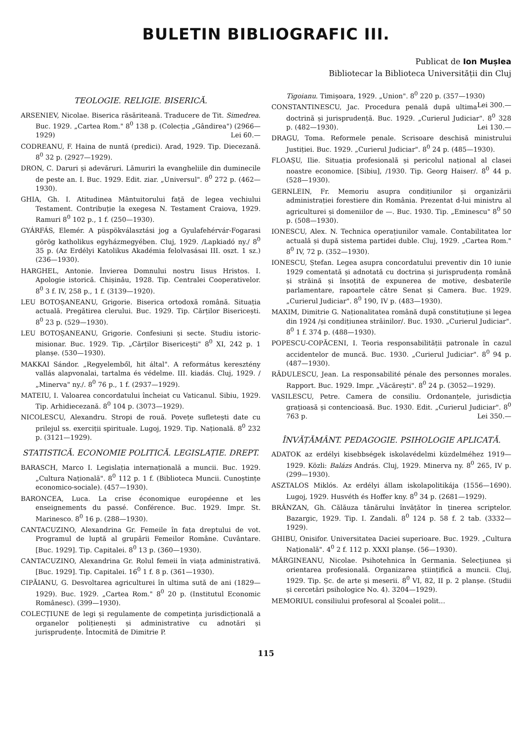BULETIN BIBLIOGRAFIC III.
Publicat de Ion Mușlea
Bibliotecar la Biblioteca Universității din Cluj
TEOLOGIE. RELIGIE. BISERICĂ.
ARSENIEV, Nicolae. Biserica răsăriteană. Traducere de Tit. Simedrea. Buc. 1929. „Cartea Rom." 8<sup>0</sup> 138 p. (Colecția „Gândirea") (2966—1929) Lei 60.—
CODREANU, F. Haina de nuntă (predici). Arad, 1929. Tip. Diecezană. 8<sup>0</sup> 32 p. (2927—1929).
DRON, C. Daruri și adevăruri. Lămuriri la evangheliile din duminecile de peste an. I. Buc. 1929. Edit. ziar. „Universul". 8<sup>0</sup> 272 p. (462—1930).
GHIA, Gh. I. Atitudinea Mântuitorului față de legea vechiului Testament. Contribuție la exegesa N. Testament Craiova, 1929. Ramuri 8<sup>0</sup> 102 p., 1 f. (250—1930).
GYÁRFÁS, Elemér. A püspökválasztási jog a Gyulafehérvár-Fogarasi görög katholikus egyházmegyében. Cluj, 1929. /Lapkiadó ny./ 8<sup>0</sup> 35 p. (Az Erdélyi Katolikus Akadémia felolvasásai III. oszt. 1 sz.) (236—1930).
HARGHEL, Antonie. Învierea Domnului nostru Iisus Hristos. I. Apologie istorică. Chișinău, 1928. Tip. Centralei Cooperativelor. 8<sup>0</sup> 3 f. IV, 258 p., 1 f. (3139—1920).
LEU BOTOȘANEANU, Grigorie. Biserica ortodoxă română. Situația actuală. Pregătirea clerului. Buc. 1929. Tip. Cărților Bisericești. 8<sup>0</sup> 23 p. (529—1930).
LEU BOTOȘANEANU, Grigorie. Confesiuni și secte. Studiu istoric-misionar. Buc. 1929. Tip. „Cărților Bisericești" 8<sup>0</sup> XI, 242 p. 1 planșe. (530—1930).
MAKKAI Sándor. „Regyelemből, hit által". A református keresztény vallás alapvonalai, tartalma és védelme. III. kiadás. Cluj, 1929. /„Minerva" ny./. 8<sup>0</sup> 76 p., 1 f. (2937—1929).
MATEIU, I. Valoarea concordatului încheiat cu Vaticanul. Sibiu, 1929. Tip. Arhidiecezană. 8<sup>0</sup> 104 p. (3073—1929).
NICOLESCU, Alexandru. Stropi de rouă. Povețe sufletești date cu prilejul ss. exerciții spirituale. Lugoj, 1929. Tip. Națională. 8<sup>0</sup> 232 p. (3121—1929).
STATISTICĂ. ECONOMIE POLITICĂ. LEGISLAȚIE. DREPT.
BARASCH, Marco I. Legislația internațională a muncii. Buc. 1929. „Cultura Națională". 8<sup>0</sup> 112 p. 1 f. (Biblioteca Muncii. Cunoștințe economico-sociale). (457—1930).
BARONCEA, Luca. La crise économique européenne et les enseignements du passé. Conférence. Buc. 1929. Impr. St. Marinesco. 8<sup>0</sup> 16 p. (288—1930).
CANTACUZINO, Alexandrina Gr. Femeile în fața dreptului de vot. Programul de luptă al grupării Femeilor Române. Cuvântare. [Buc. 1929]. Tip. Capitalei. 8<sup>0</sup> 13 p. (360—1930).
CANTACUZINO, Alexandrina Gr. Rolul femeii în viața administrativă. [Buc. 1929]. Tip. Capitalei. 16<sup>0</sup> 1 f. 8 p. (361—1930).
CIPĂIANU, G. Desvoltarea agriculturei în ultima sută de ani (1829—1929). Buc. 1929. „Cartea Rom." 8<sup>0</sup> 20 p. (Institutul Economic Românesc). (399—1930).
COLECȚIUNE de legi și regulamente de competința jurisdicțională a organelor polițienești și administrative cu adnotări și jurisprudențe. Întocmită de Dimitrie P.
Tigoianu. Timișoara, 1929. „Union". 8<sup>0</sup> 220 p. (357—1930) Lei 300.—
CONSTANTINESCU, Jac. Procedura penală după ultima doctrină și jurisprudență. Buc. 1929. „Curierul Judiciar". 8<sup>0</sup> 328 p. (482—1930). Lei 130.—
DRAGU, Toma. Reformele penale. Scrisoare deschisă ministrului Justiției. Buc. 1929. „Curierul Judiciar". 8<sup>0</sup> 24 p. (485—1930).
FLOAȘU, Ilie. Situația profesională și pericolul național al clasei noastre economice. [Sibiu], /1930. Tip. Georg Haiser/. 8<sup>0</sup> 44 p. (528—1930).
GERNLEIN, Fr. Memoriu asupra condițiunilor și organizării administrației forestiere din România. Prezentat d-lui ministru al agriculturei și domeniilor de —. Buc. 1930. Tip. „Eminescu" 8<sup>0</sup> 50 p. (508—1930).
IONESCU, Alex. N. Technica operațiunilor vamale. Contabilitatea lor actuală și după sistema partidei duble. Cluj, 1929. „Cartea Rom." 8<sup>0</sup> IV, 72 p. (352—1930).
IONESCU, Ștefan. Legea asupra concordatului preventiv din 10 iunie 1929 comentată și adnotată cu doctrina și jurisprudența română și străină și însoțită de expunerea de motive, desbaterile parlamentare, rapoartele către Senat și Camera. Buc. 1929. „Curierul Judiciar". 8<sup>0</sup> 190, IV p. (483—1930).
MAXIM, Dimitrie G. Naționalitatea română după constituțiune și legea din 1924 /și condițiunea străinilor/. Buc. 1930. „Curierul Judiciar". 8<sup>0</sup> 1 f. 374 p. (488—1930).
POPESCU-COPĂCENI, I. Teoria responsabilității patronale în cazul accidentelor de muncă. Buc. 1930. „Curierul Judiciar". 8<sup>0</sup> 94 p. (487—1930).
RĂDULESCU, Jean. La responsabilité pénale des personnes morales. Rapport. Buc. 1929. Impr. „Văcărești". 8<sup>0</sup> 24 p. (3052—1929).
VASILESCU, Petre. Camera de consiliu. Ordonanțele, jurisdicția grațioasă și contencioasă. Buc. 1930. Edit. „Curierul Judiciar". 8<sup>0</sup> 763 p. Lei 350.—
ÎNVĂȚĂMÂNT. PEDAGOGIE. PSIHOLOGIE APLICATĂ.
ADATOK az erdélyi kisebbségek iskolavédelmi küzdelméhez 1919—1929. Közli: Balázs András. Cluj, 1929. Minerva ny. 8<sup>0</sup> 265, IV p. (299—1930).
ASZTALOS Miklós. Az erdélyi állam iskolapolitikája (1556—1690). Lugoj, 1929. Husvéth és Hoffer kny. 8<sup>0</sup> 34 p. (2681—1929).
BRÂNZAN, Gh. Călăuza tânărului învățător în ținerea scriptelor. Bazargic, 1929. Tip. I. Zandali. 8<sup>0</sup> 124 p. 58 f. 2 tab. (3332—1929).
GHIBU, Onisifor. Universitatea Daciei superioare. Buc. 1929. „Cultura Națională". 4<sup>0</sup> 2 f. 112 p. XXXI planșe. (56—1930).
MĂRGINEANU, Nicolae. Psihotehnica în Germania. Selecțiunea și orientarea profesională. Organizarea științifică a muncii. Cluj, 1929. Tip. Șc. de arte și meserii. 8<sup>0</sup> VI, 82, II p. 2 planșe. (Studii și cercetări psihologice No. 4). 3204—1929).
MEMORIUL consiliului profesoral al Școalei polit...
115